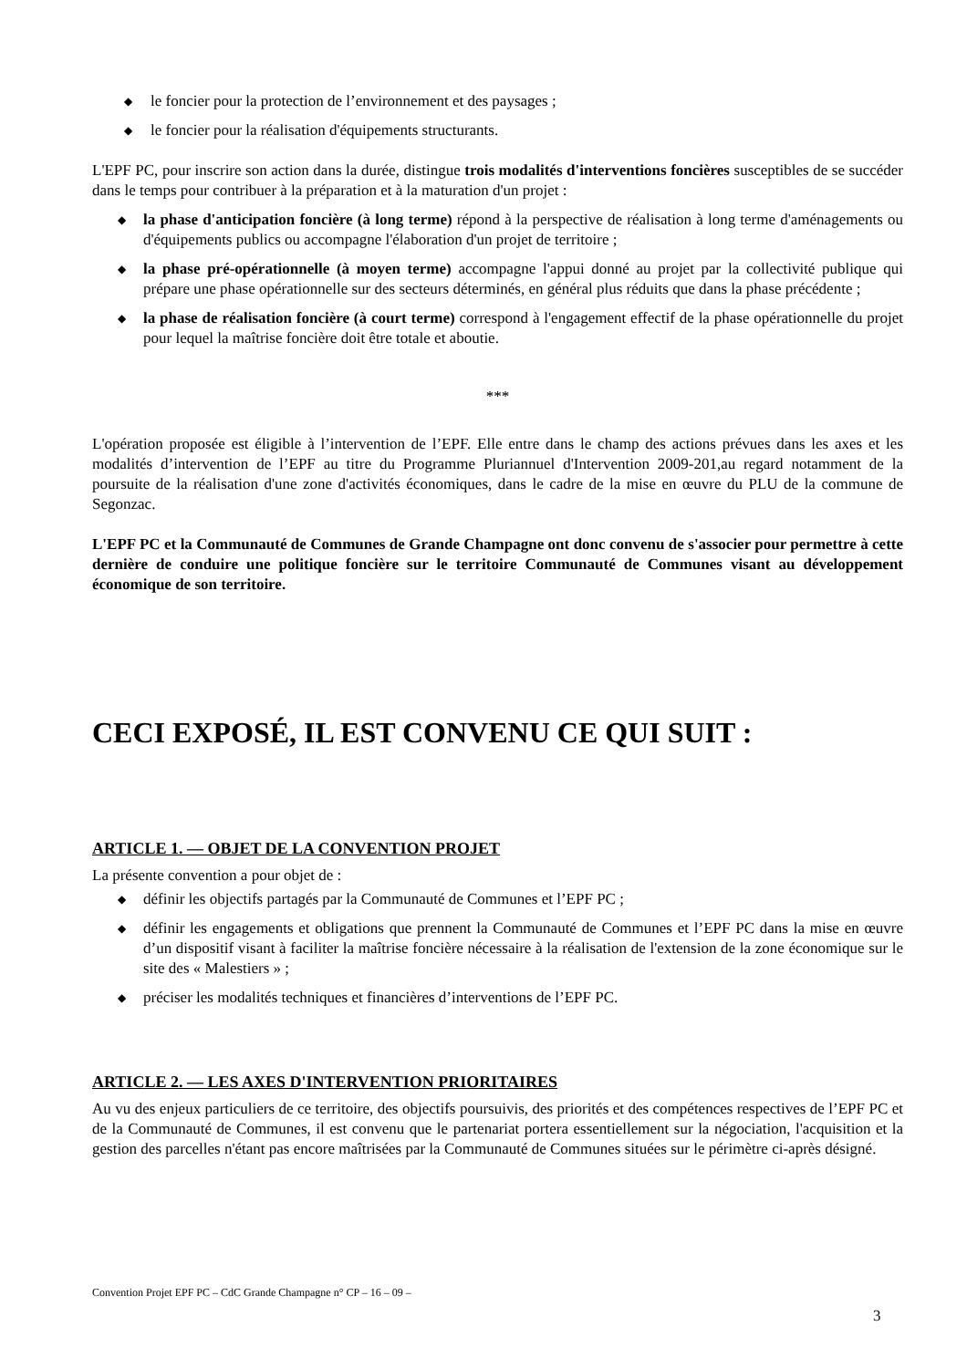◆ le foncier pour la protection de l’environnement et des paysages ;
◆ le foncier pour la réalisation d'équipements structurants.
L'EPF PC, pour inscrire son action dans la durée, distingue trois modalités d'interventions foncières susceptibles de se succéder dans le temps pour contribuer à la préparation et à la maturation d'un projet :
◆ la phase d'anticipation foncière (à long terme) répond à la perspective de réalisation à long terme d'aménagements ou d'équipements publics ou accompagne l'élaboration d'un projet de territoire ;
◆ la phase pré-opérationnelle (à moyen terme) accompagne l'appui donné au projet par la collectivité publique qui prépare une phase opérationnelle sur des secteurs déterminés, en général plus réduits que dans la phase précédente ;
◆ la phase de réalisation foncière (à court terme) correspond à l'engagement effectif de la phase opérationnelle du projet pour lequel la maîtrise foncière doit être totale et aboutie.
***
L'opération proposée est éligible à l’intervention de l’EPF. Elle entre dans le champ des actions prévues dans les axes et les modalités d’intervention de l’EPF au titre du Programme Pluriannuel d'Intervention 2009-201,au regard notamment de la poursuite de la réalisation d'une zone d'activités économiques, dans le cadre de la mise en œuvre du PLU de la commune de Segonzac.
L'EPF PC et la Communauté de Communes de Grande Champagne ont donc convenu de s'associer pour permettre à cette dernière de conduire une politique foncière sur le territoire Communauté de Communes visant au développement économique de son territoire.
CECI EXPOSÉ, IL EST CONVENU CE QUI SUIT :
ARTICLE 1. — OBJET DE LA CONVENTION PROJET
La présente convention a pour objet de :
◆ définir les objectifs partagés par la Communauté de Communes et l’EPF PC ;
◆ définir les engagements et obligations que prennent la Communauté de Communes et l’EPF PC dans la mise en œuvre d’un dispositif visant à faciliter la maîtrise foncière nécessaire à la réalisation de l'extension de la zone économique sur le site des « Malestiers » ;
◆ préciser les modalités techniques et financières d’interventions de l’EPF PC.
ARTICLE 2. — LES AXES D'INTERVENTION PRIORITAIRES
Au vu des enjeux particuliers de ce territoire, des objectifs poursuivis, des priorités et des compétences respectives de l’EPF PC et de la Communauté de Communes, il est convenu que le partenariat portera essentiellement sur la négociation, l'acquisition et la gestion des parcelles n'étant pas encore maîtrisées par la Communauté de Communes situées sur le périmètre ci-après désigné.
Convention Projet EPF PC – CdC Grande Champagne n° CP – 16 – 09 –
3